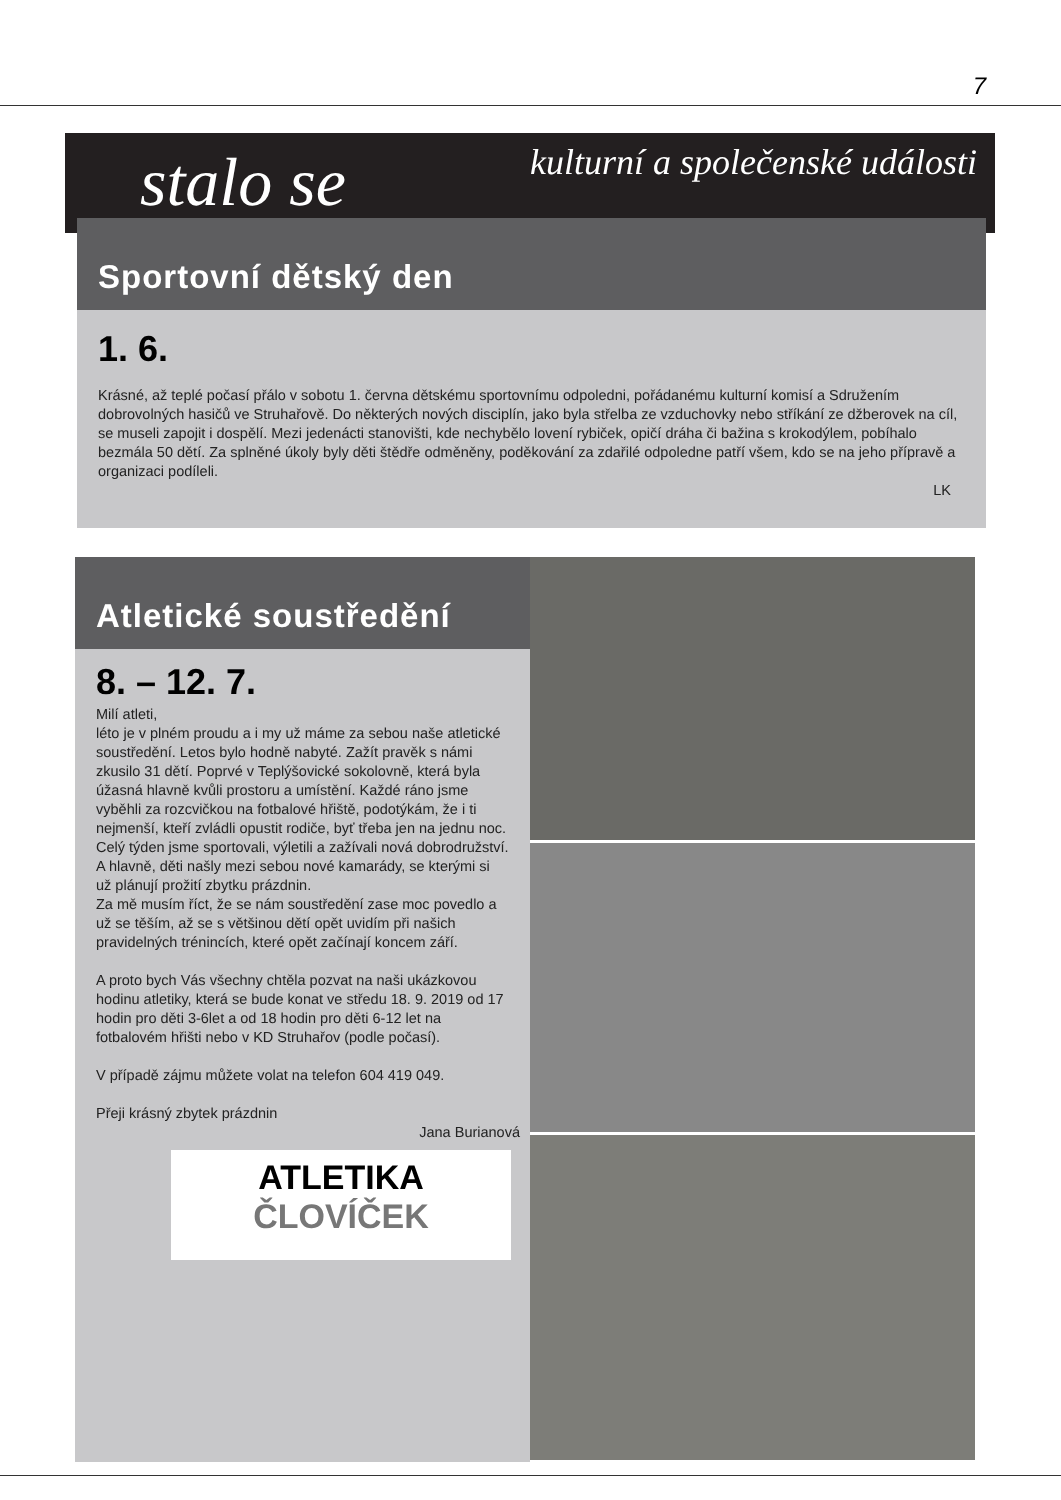7
stalo se kulturní a společenské události
Sportovní dětský den
1. 6.
Krásné, až teplé počasí přálo v sobotu 1. června dětskému sportovnímu odpoledni, pořádanému kulturní komisí a Sdružením dobrovolných hasičů ve Struhařově. Do některých nových disciplín, jako byla střelba ze vzduchovky nebo stříkání ze džberovek na cíl, se museli zapojit i dospělí. Mezi jedenácti stanovišti, kde nechybělo lovení rybiček, opičí dráha či bažina s krokodýlem, pobíhalo bezmála 50 dětí. Za splněné úkoly byly děti štědře odměněny, poděkování za zdařilé odpoledne patří všem, kdo se na jeho přípravě a organizaci podíleli.
LK
Atletické soustředění
8. – 12. 7.
Milí atleti,
léto je v plném proudu a i my už máme za sebou naše atletické soustředění. Letos bylo hodně nabyté. Zažít pravěk s námi zkusilo 31 dětí. Poprvé v Teplýšovické sokolovně, která byla úžasná hlavně kvůli prostoru a umístění. Každé ráno jsme vyběhli za rozcvičkou na fotbalové hřiště, podotýkám, že i ti nejmenší, kteří zvládli opustit rodiče, byť třeba jen na jednu noc. Celý týden jsme sportovali, výletili a zažívali nová dobrodružství. A hlavně, děti našly mezi sebou nové kamarády, se kterými si už plánují prožití zbytku prázdnin.
Za mě musím říct, že se nám soustředění zase moc povedlo a už se těším, až se s většinou dětí opět uvidím při našich pravidelných trénincích, které opět začínají koncem září.
A proto bych Vás všechny chtěla pozvat na naši ukázkovou hodinu atletiky, která se bude konat ve středu 18. 9. 2019 od 17 hodin pro děti 3-6let a od 18 hodin pro děti 6-12 let na fotbalovém hřišti nebo v KD Struhařov (podle počasí).
V případě zájmu můžete volat na telefon 604 419 049.
Přeji krásný zbytek prázdnin
Jana Burianová
ATLETIKA
ČLOVÍČEK